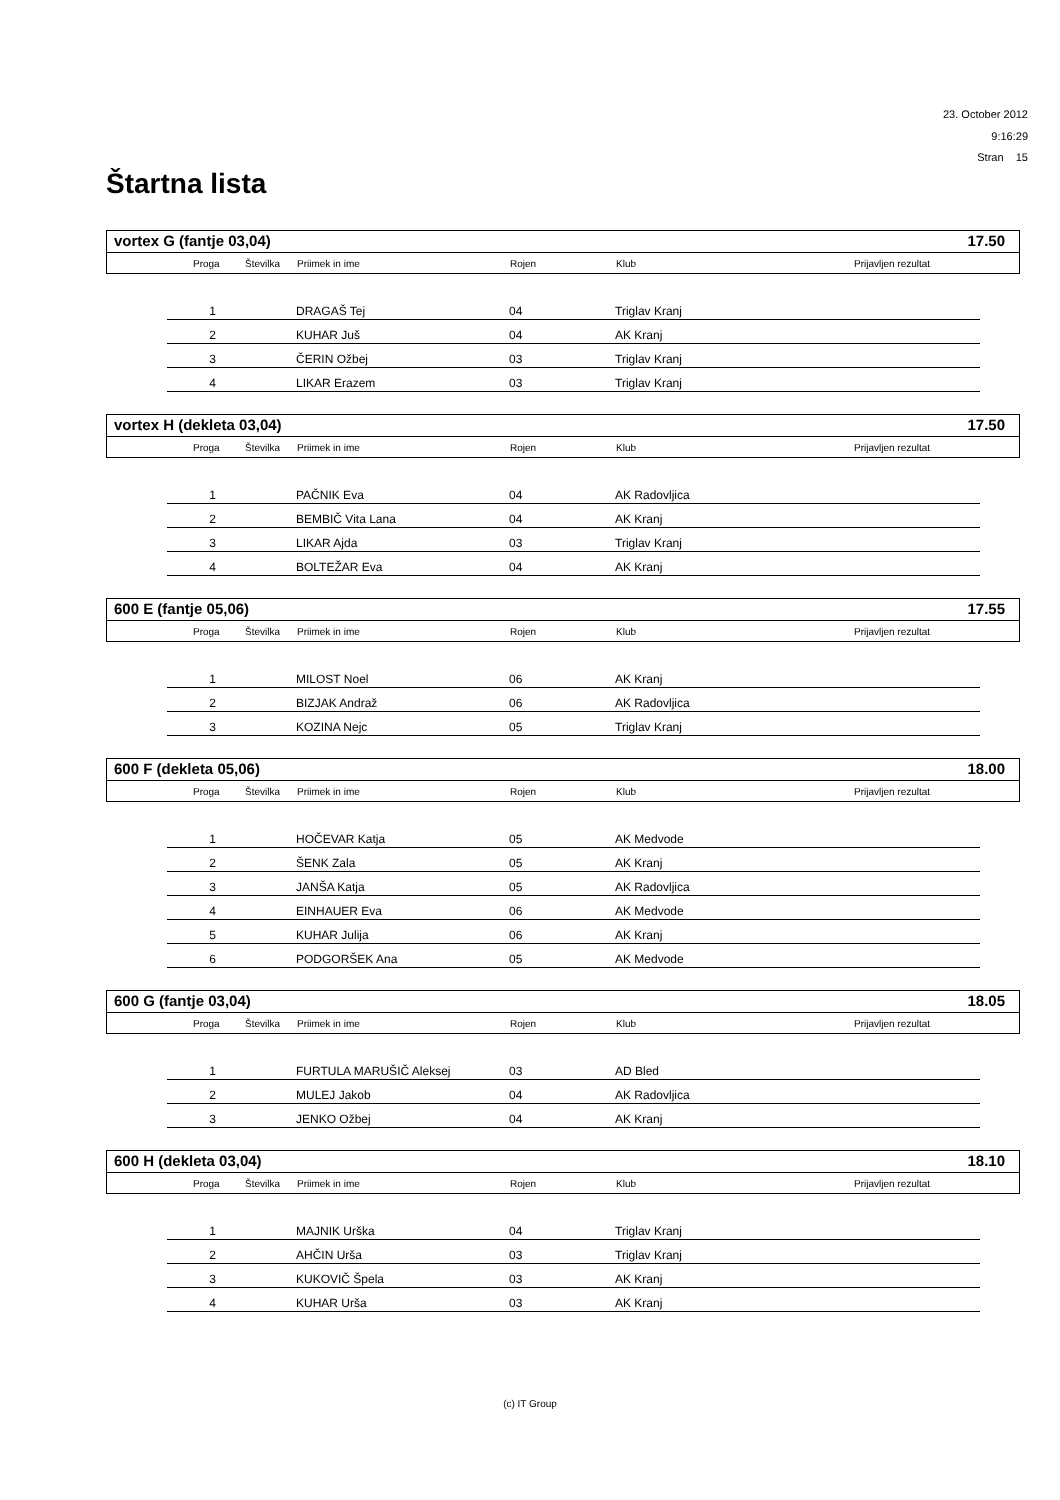23. October 2012
9:16:29
Stran 15
Štartna lista
vortex G (fantje 03,04) 17.50
| | Proga | Številka | Priimek in ime | Rojen | Klub | Prijavljen rezultat |
| --- | --- | --- | --- | --- | --- | --- |
| 1 | | DRAGAŠ Tej | 04 | Triglav Kranj |
| 2 | | KUHAR Juš | 04 | AK Kranj |
| 3 | | ČERIN Ožbej | 03 | Triglav Kranj |
| 4 | | LIKAR Erazem | 03 | Triglav Kranj |
vortex H (dekleta 03,04) 17.50
| | Proga | Številka | Priimek in ime | Rojen | Klub | Prijavljen rezultat |
| --- | --- | --- | --- | --- | --- | --- |
| 1 | | PAČNIK Eva | 04 | AK Radovljica |
| 2 | | BEMBIČ Vita Lana | 04 | AK Kranj |
| 3 | | LIKAR Ajda | 03 | Triglav Kranj |
| 4 | | BOLTEŽAR Eva | 04 | AK Kranj |
600 E (fantje 05,06) 17.55
| | Proga | Številka | Priimek in ime | Rojen | Klub | Prijavljen rezultat |
| --- | --- | --- | --- | --- | --- | --- |
| 1 | | MILOST Noel | 06 | AK Kranj |
| 2 | | BIZJAK Andraž | 06 | AK Radovljica |
| 3 | | KOZINA Nejc | 05 | Triglav Kranj |
600 F (dekleta 05,06) 18.00
| | Proga | Številka | Priimek in ime | Rojen | Klub | Prijavljen rezultat |
| --- | --- | --- | --- | --- | --- | --- |
| 1 | | HOČEVAR Katja | 05 | AK Medvode |
| 2 | | ŠENK Zala | 05 | AK Kranj |
| 3 | | JANŠA Katja | 05 | AK Radovljica |
| 4 | | EINHAUER Eva | 06 | AK Medvode |
| 5 | | KUHAR Julija | 06 | AK Kranj |
| 6 | | PODGORŠEK Ana | 05 | AK Medvode |
600 G (fantje 03,04) 18.05
| | Proga | Številka | Priimek in ime | Rojen | Klub | Prijavljen rezultat |
| --- | --- | --- | --- | --- | --- | --- |
| 1 | | FURTULA MARUŠIČ Aleksej | 03 | AD Bled |
| 2 | | MULEJ Jakob | 04 | AK Radovljica |
| 3 | | JENKO Ožbej | 04 | AK Kranj |
600 H (dekleta 03,04) 18.10
| | Proga | Številka | Priimek in ime | Rojen | Klub | Prijavljen rezultat |
| --- | --- | --- | --- | --- | --- | --- |
| 1 | | MAJNIK Urška | 04 | Triglav Kranj |
| 2 | | AHČIN Urša | 03 | Triglav Kranj |
| 3 | | KUKOVIČ Špela | 03 | AK Kranj |
| 4 | | KUHAR Urša | 03 | AK Kranj |
(c) IT Group